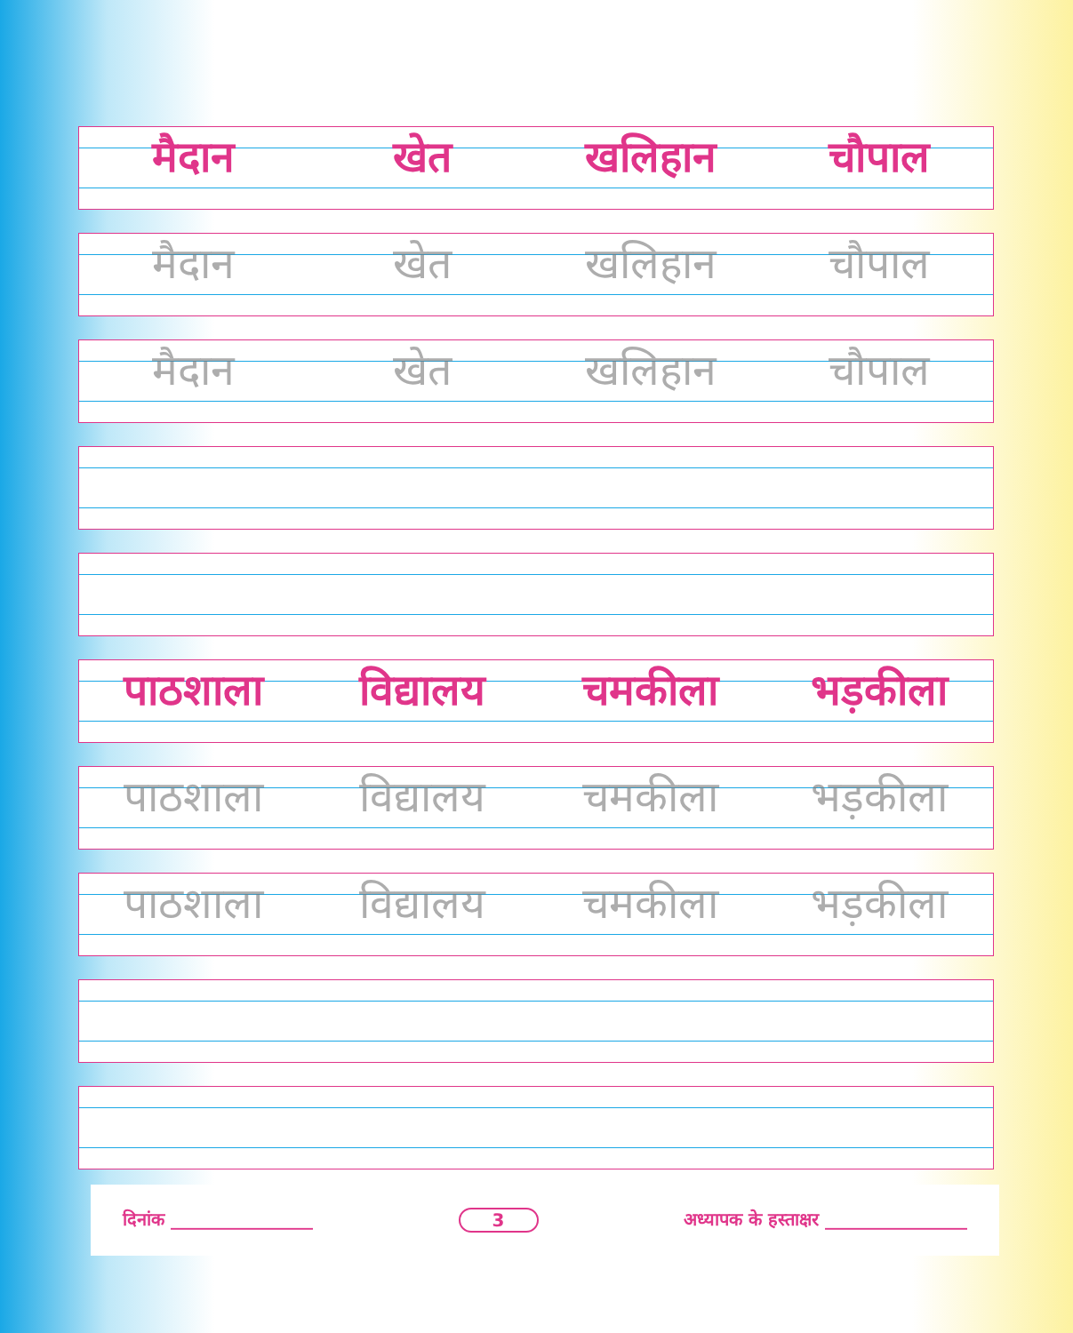मैदान
खेत
खलिहान
चौपाल
मैदान
खेत
खलिहान
चौपाल
मैदान
खेत
खलिहान
चौपाल
पाठशाला
विद्यालय
चमकीला
भड़कीला
पाठशाला
विद्यालय
चमकीला
भड़कीला
पाठशाला
विद्यालय
चमकीला
भड़कीला
दिनांक ________________ 3 अध्यापक के हस्ताक्षर ________________